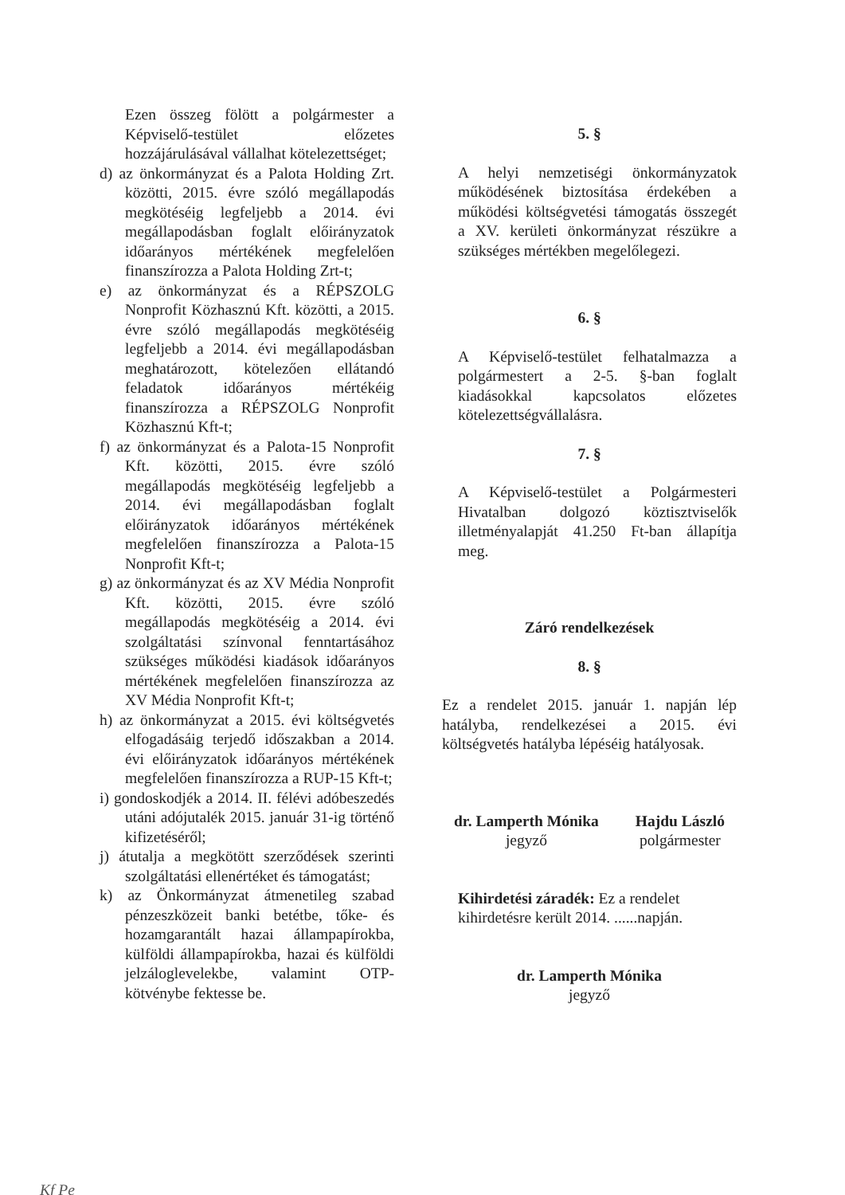Ezen összeg fölött a polgármester a Képviselő-testület előzetes hozzájárulásával vállalhat kötelezettséget;
d) az önkormányzat és a Palota Holding Zrt. közötti, 2015. évre szóló megállapodás megkötéséig legfeljebb a 2014. évi megállapodásban foglalt előirányzatok időarányos mértékének megfelelően finanszírozza a Palota Holding Zrt-t;
e) az önkormányzat és a RÉPSZOLG Nonprofit Közhasznú Kft. közötti, a 2015. évre szóló megállapodás megkötéséig legfeljebb a 2014. évi megállapodásban meghatározott, kötelezően ellátandó feladatok időarányos mértékéig finanszírozza a RÉPSZOLG Nonprofit Közhasznú Kft-t;
f) az önkormányzat és a Palota-15 Nonprofit Kft. közötti, 2015. évre szóló megállapodás megkötéséig legfeljebb a 2014. évi megállapodásban foglalt előirányzatok időarányos mértékének megfelelően finanszírozza a Palota-15 Nonprofit Kft-t;
g) az önkormányzat és az XV Média Nonprofit Kft. közötti, 2015. évre szóló megállapodás megkötéséig a 2014. évi szolgáltatási színvonal fenntartásához szükséges működési kiadások időarányos mértékének megfelelően finanszírozza az XV Média Nonprofit Kft-t;
h) az önkormányzat a 2015. évi költségvetés elfogadásáig terjedő időszakban a 2014. évi előirányzatok időarányos mértékének megfelelően finanszírozza a RUP-15 Kft-t;
i) gondoskodjék a 2014. II. félévi adóbeszedés utáni adójutalék 2015. január 31-ig történő kifizetéséről;
j) átutalja a megkötött szerződések szerinti szolgáltatási ellenértéket és támogatást;
k) az Önkormányzat átmenetileg szabad pénzeszközeit banki betétbe, tőke- és hozamgarantált hazai állampapírokba, külföldi állampapírokba, hazai és külföldi jelzáloglevelekbe, valamint OTP-kötvénybe fektesse be.
5. §
A helyi nemzetiségi önkormányzatok működésének biztosítása érdekében a működési költségvetési támogatás összegét a XV. kerületi önkormányzat részükre a szükséges mértékben megelőlegezi.
6. §
A Képviselő-testület felhatalmazza a polgármestert a 2-5. §-ban foglalt kiadásokkal kapcsolatos előzetes kötelezettségvállalásra.
7. §
A Képviselő-testület a Polgármesteri Hivatalban dolgozó köztisztviselők illetményalapját 41.250 Ft-ban állapítja meg.
Záró rendelkezések
8. §
Ez a rendelet 2015. január 1. napján lép hatályba, rendelkezései a 2015. évi költségvetés hatályba lépéséig hatályosak.
dr. Lamperth Mónika
jegyző
Hajdu László
polgármester
Kihirdetési záradék: Ez a rendelet kihirdetésre került 2014. ......napján.
dr. Lamperth Mónika
jegyző
Kf Pe